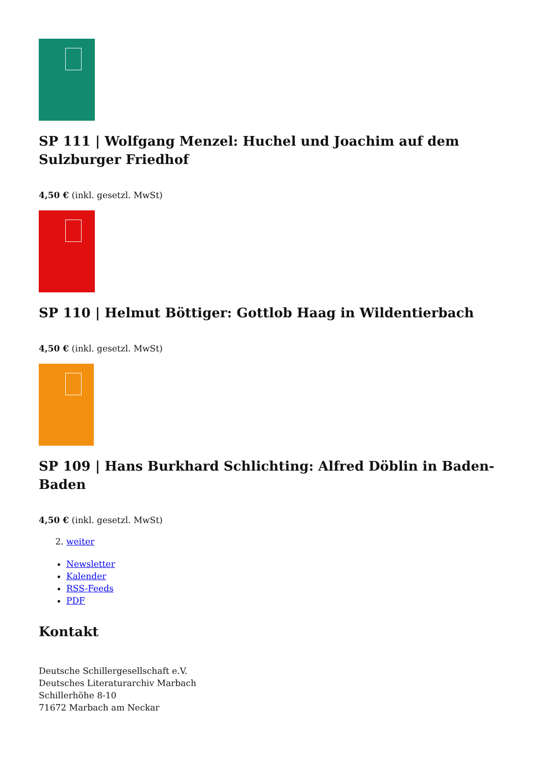SP 111 | Wolfgang Menzel: Huchel und Joachim auf dem Sulzburger Friedhof
4,50 € (inkl. gesetzl. MwSt)
SP 110 | Helmut Böttiger: Gottlob Haag in Wildentierbach
4,50 € (inkl. gesetzl. MwSt)
SP 109 | Hans Burkhard Schlichting: Alfred Döblin in Baden-Baden
4,50 € (inkl. gesetzl. MwSt)
2. weiter
Newsletter
Kalender
RSS-Feeds
PDF
Kontakt
Deutsche Schillergesellschaft e.V.
Deutsches Literaturarchiv Marbach
Schillerhöhe 8-10
71672 Marbach am Neckar